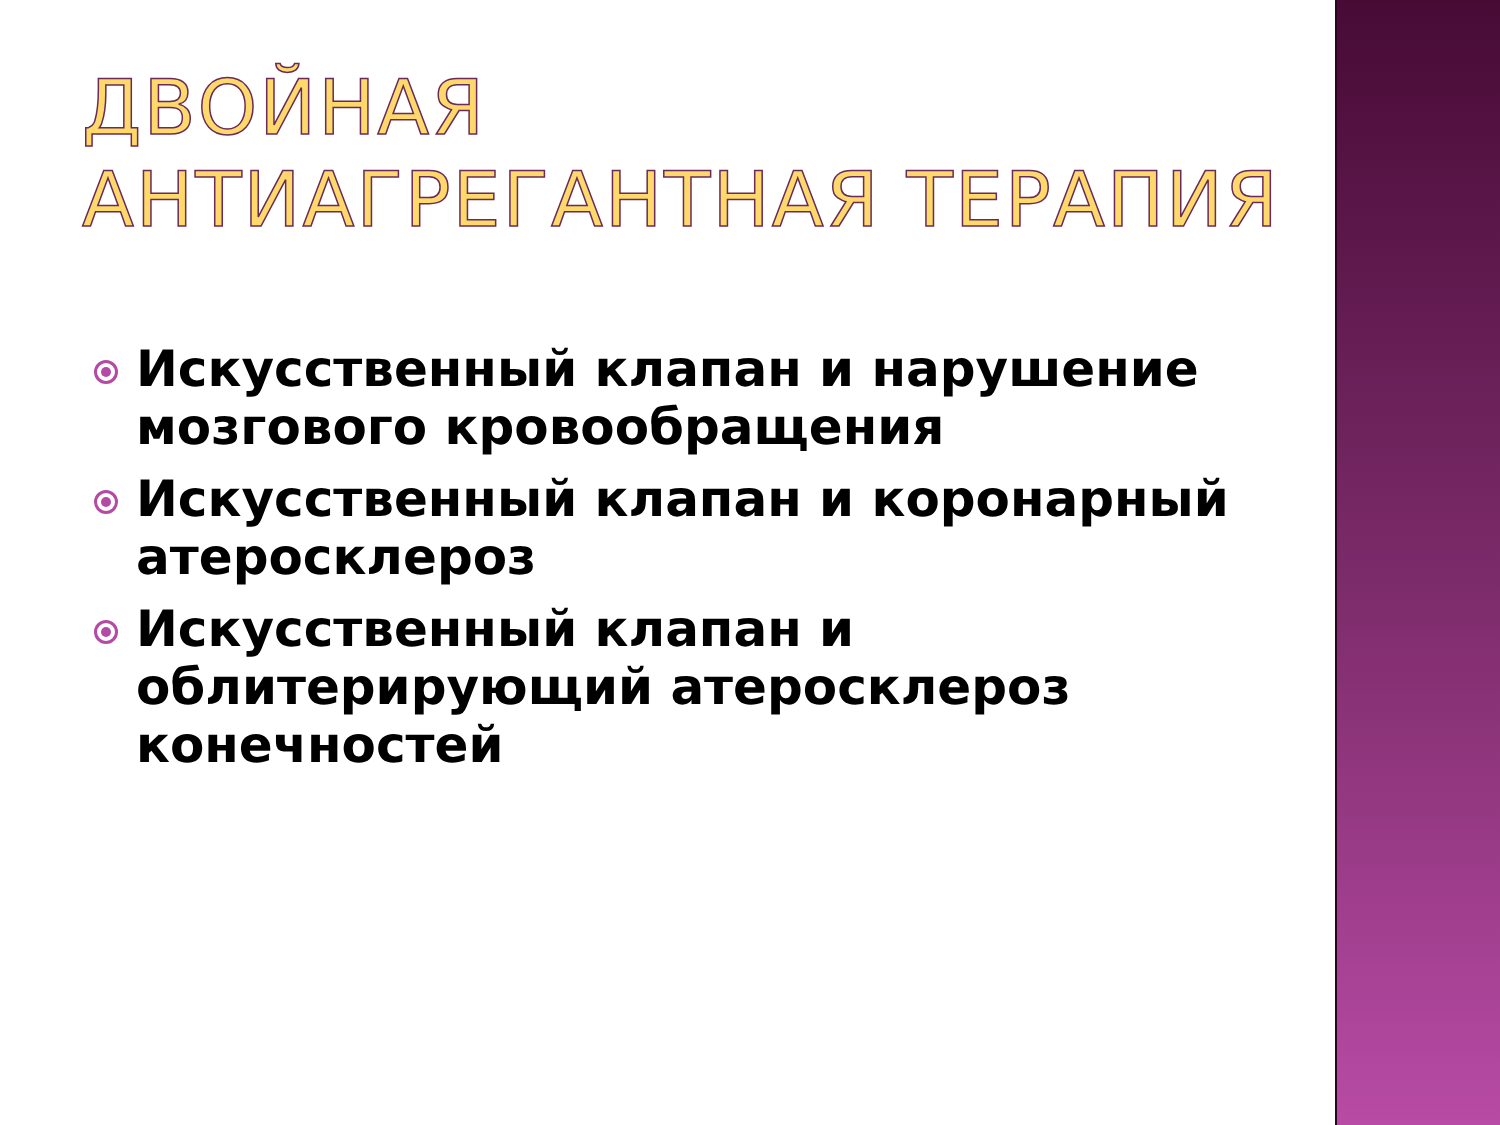ДВОЙНАЯ АНТИАГРЕГАНТНАЯ ТЕРАПИЯ
Искусственный клапан и нарушение мозгового кровообращения
Искусственный клапан и коронарный атеросклероз
Искусственный клапан и облитерирующий атеросклероз конечностей